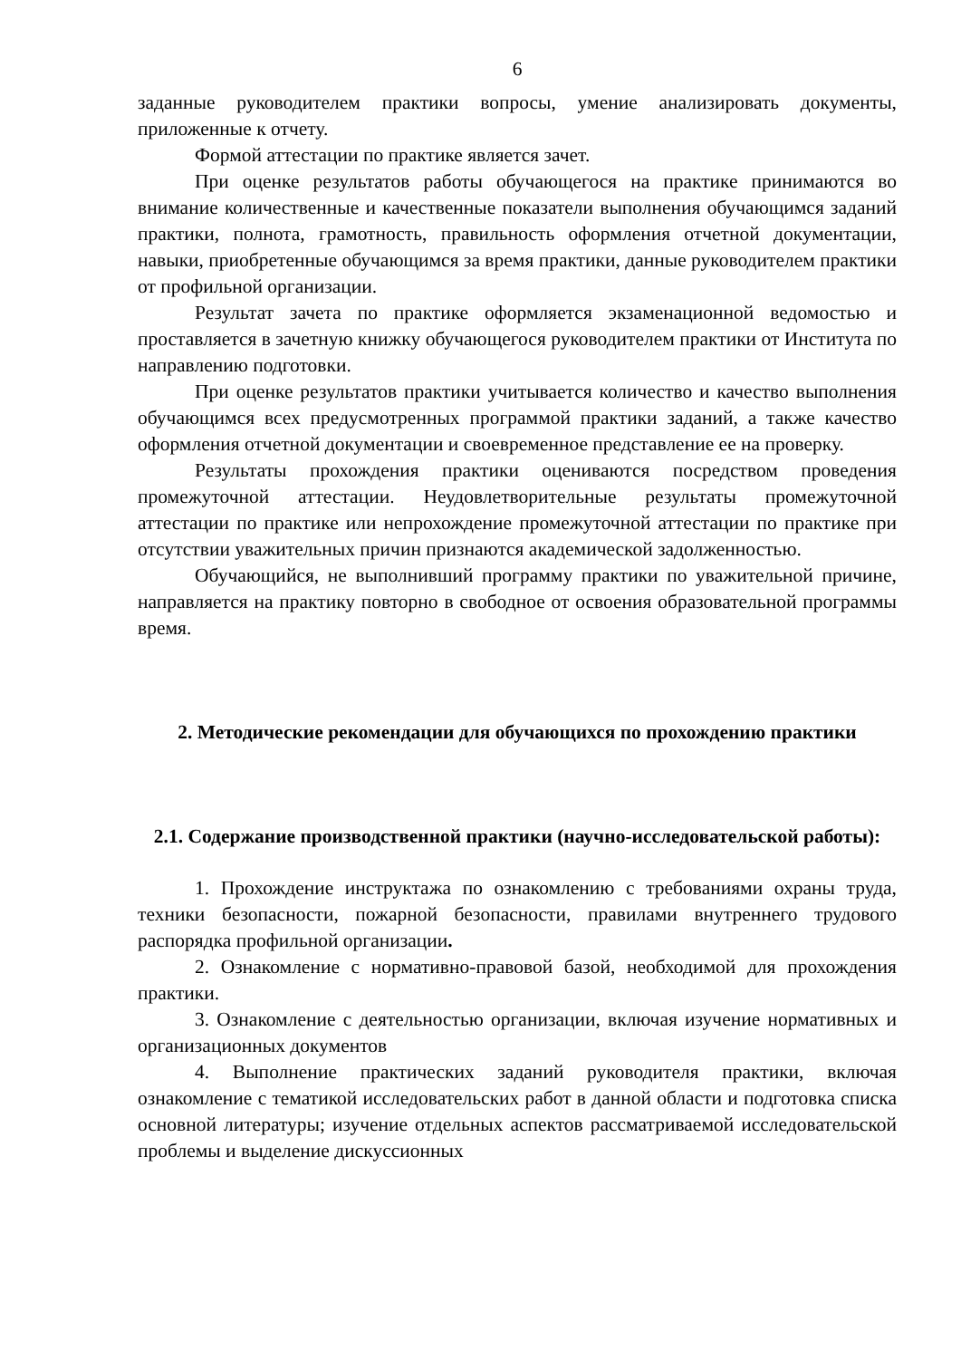6
заданные руководителем практики вопросы, умение анализировать документы, приложенные к отчету.
Формой аттестации по практике является зачет.
При оценке результатов работы обучающегося на практике принимаются во внимание количественные и качественные показатели выполнения обучающимся заданий практики, полнота, грамотность, правильность оформления отчетной документации, навыки, приобретенные обучающимся за время практики, данные руководителем практики от профильной организации.
Результат зачета по практике оформляется экзаменационной ведомостью и проставляется в зачетную книжку обучающегося руководителем практики от Института по направлению подготовки.
При оценке результатов практики учитывается количество и качество выполнения обучающимся всех предусмотренных программой практики заданий, а также качество оформления отчетной документации и своевременное представление ее на проверку.
Результаты прохождения практики оцениваются посредством проведения промежуточной аттестации. Неудовлетворительные результаты промежуточной аттестации по практике или непрохождение промежуточной аттестации по практике при отсутствии уважительных причин признаются академической задолженностью.
Обучающийся, не выполнивший программу практики по уважительной причине, направляется на практику повторно в свободное от освоения образовательной программы время.
2. Методические рекомендации для обучающихся по прохождению практики
2.1. Содержание производственной практики (научно-исследовательской работы):
1. Прохождение инструктажа по ознакомлению с требованиями охраны труда, техники безопасности, пожарной безопасности, правилами внутреннего трудового распорядка профильной организации.
2. Ознакомление с нормативно-правовой базой, необходимой для прохождения практики.
3. Ознакомление с деятельностью организации, включая изучение нормативных и организационных документов
4. Выполнение практических заданий руководителя практики, включая ознакомление с тематикой исследовательских работ в данной области и подготовка списка основной литературы; изучение отдельных аспектов рассматриваемой исследовательской проблемы и выделение дискуссионных